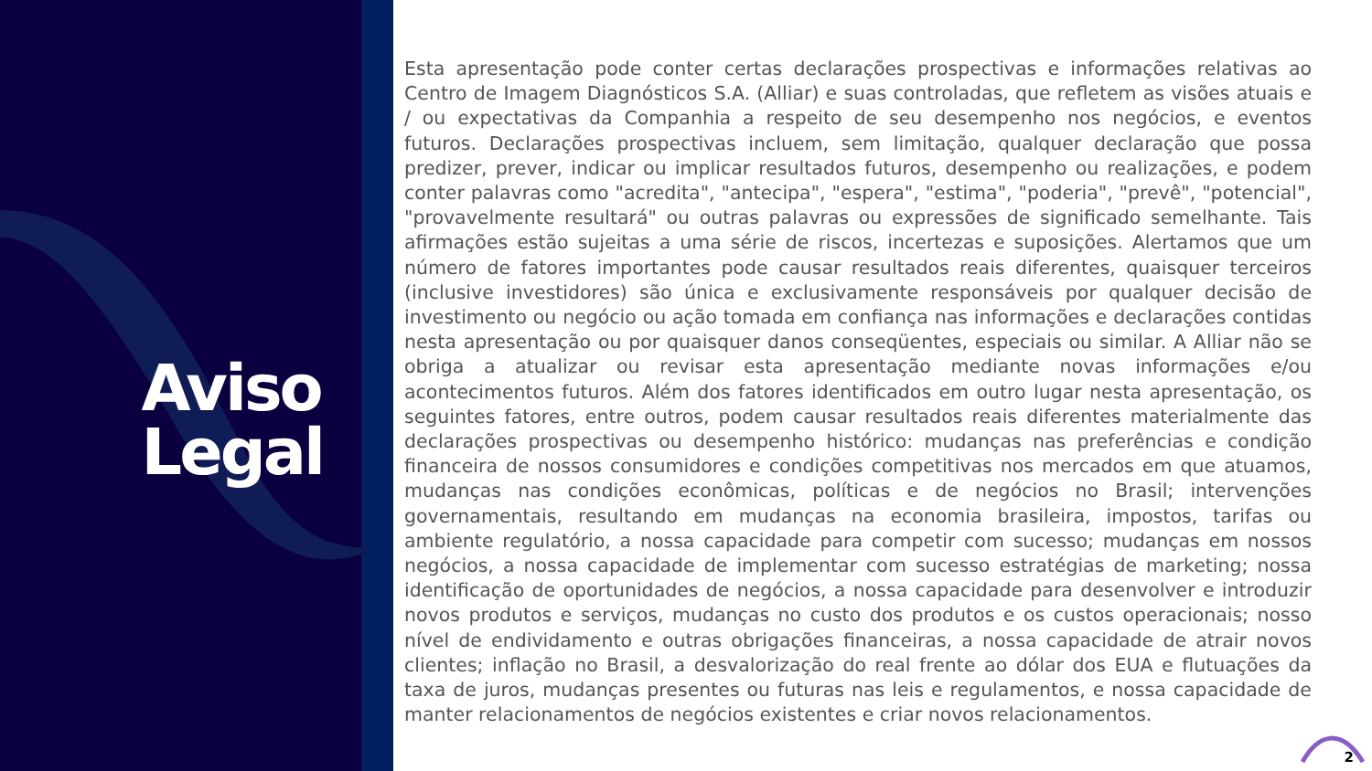Aviso
Legal
Esta apresentação pode conter certas declarações prospectivas e informações relativas ao Centro de Imagem Diagnósticos S.A. (Alliar) e suas controladas, que refletem as visões atuais e / ou expectativas da Companhia a respeito de seu desempenho nos negócios, e eventos futuros. Declarações prospectivas incluem, sem limitação, qualquer declaração que possa predizer, prever, indicar ou implicar resultados futuros, desempenho ou realizações, e podem conter palavras como "acredita", "antecipa", "espera", "estima", "poderia", "prevê", "potencial", "provavelmente resultará" ou outras palavras ou expressões de significado semelhante. Tais afirmações estão sujeitas a uma série de riscos, incertezas e suposições. Alertamos que um número de fatores importantes pode causar resultados reais diferentes, quaisquer terceiros (inclusive investidores) são única e exclusivamente responsáveis por qualquer decisão de investimento ou negócio ou ação tomada em confiança nas informações e declarações contidas nesta apresentação ou por quaisquer danos conseqüentes, especiais ou similar. A Alliar não se obriga a atualizar ou revisar esta apresentação mediante novas informações e/ou acontecimentos futuros. Além dos fatores identificados em outro lugar nesta apresentação, os seguintes fatores, entre outros, podem causar resultados reais diferentes materialmente das declarações prospectivas ou desempenho histórico: mudanças nas preferências e condição financeira de nossos consumidores e condições competitivas nos mercados em que atuamos, mudanças nas condições econômicas, políticas e de negócios no Brasil; intervenções governamentais, resultando em mudanças na economia brasileira, impostos, tarifas ou ambiente regulatório, a nossa capacidade para competir com sucesso; mudanças em nossos negócios, a nossa capacidade de implementar com sucesso estratégias de marketing; nossa identificação de oportunidades de negócios, a nossa capacidade para desenvolver e introduzir novos produtos e serviços, mudanças no custo dos produtos e os custos operacionais; nosso nível de endividamento e outras obrigações financeiras, a nossa capacidade de atrair novos clientes; inflação no Brasil, a desvalorização do real frente ao dólar dos EUA e flutuações da taxa de juros, mudanças presentes ou futuras nas leis e regulamentos, e nossa capacidade de manter relacionamentos de negócios existentes e criar novos relacionamentos.
2